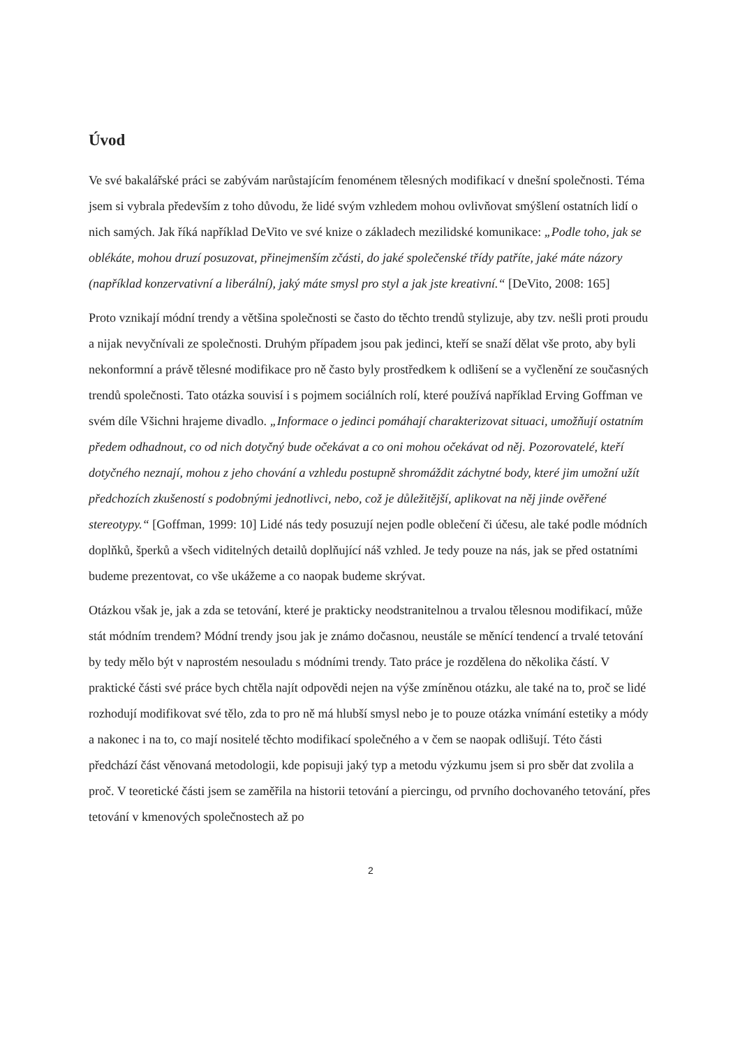Úvod
Ve své bakalářské práci se zabývám narůstajícím fenoménem tělesných modifikací v dnešní společnosti. Téma jsem si vybrala především z toho důvodu, že lidé svým vzhledem mohou ovlivňovat smýšlení ostatních lidí o nich samých. Jak říká například DeVito ve své knize o základech mezilidské komunikace: „Podle toho, jak se oblékáte, mohou druzí posuzovat, přinejmenším zčásti, do jaké společenské třídy patříte, jaké máte názory (například konzervativní a liberální), jaký máte smysl pro styl a jak jste kreativní.“ [DeVito, 2008: 165]
Proto vznikají módní trendy a většina společnosti se často do těchto trendů stylizuje, aby tzv. nešli proti proudu a nijak nevyčnívali ze společnosti. Druhým případem jsou pak jedinci, kteří se snaží dělat vše proto, aby byli nekonformní a právě tělesné modifikace pro ně často byly prostředkem k odlišení se a vyčlenění ze současných trendů společnosti. Tato otázka souvisí i s pojmem sociálních rolí, které používá například Erving Goffman ve svém díle Všichni hrajeme divadlo. „Informace o jedinci pomáhají charakterizovat situaci, umožňují ostatním předem odhadnout, co od nich dotyčný bude očekávat a co oni mohou očekávat od něj. Pozorovatelé, kteří dotyčného neznají, mohou z jeho chování a vzhledu postupně shromáždit záchytné body, které jim umožní užít předchozích zkušeností s podobnými jednotlivci, nebo, což je důležitější, aplikovat na něj jinde ověřené stereotypy.“ [Goffman, 1999: 10] Lidé nás tedy posuzují nejen podle oblečení či účesu, ale také podle módních doplňků, šperků a všech viditelných detailů doplňující náš vzhled. Je tedy pouze na nás, jak se před ostatními budeme prezentovat, co vše ukážeme a co naopak budeme skrývat.
Otázkou však je, jak a zda se tetování, které je prakticky neodstranitelnou a trvalou tělesnou modifikací, může stát módním trendem? Módní trendy jsou jak je známo dočasnou, neustále se měnící tendencí a trvalé tetování by tedy mělo být v naprostém nesouladu s módními trendy. Tato práce je rozdělena do několika částí. V praktické části své práce bych chtěla najít odpovědi nejen na výše zmíněnou otázku, ale také na to, proč se lidé rozhodují modifikovat své tělo, zda to pro ně má hlubší smysl nebo je to pouze otázka vnímání estetiky a módy a nakonec i na to, co mají nositelé těchto modifikací společného a v čem se naopak odlišují. Této části předchází část věnovaná metodologii, kde popisuji jaký typ a metodu výzkumu jsem si pro sběr dat zvolila a proč. V teoretické části jsem se zaměřila na historii tetování a piercingu, od prvního dochovaného tetování, přes tetování v kmenových společnostech až po
2